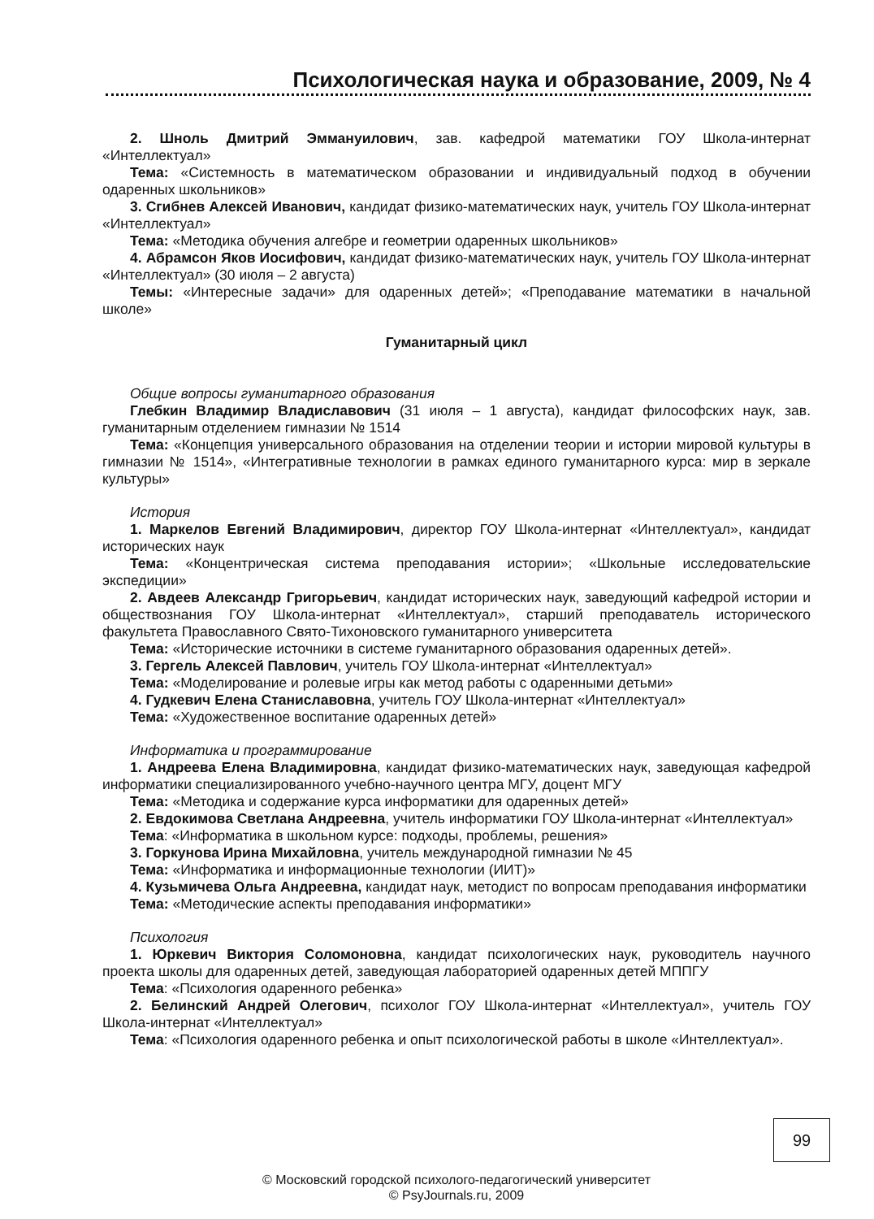Психологическая наука и образование, 2009, № 4
2. Шноль Дмитрий Эммануилович, зав. кафедрой математики ГОУ Школа-интернат «Интеллектуал»
Тема: «Системность в математическом образовании и индивидуальный подход в обучении одаренных школьников»
3. Сгибнев Алексей Иванович, кандидат физико-математических наук, учитель ГОУ Школа-интернат «Интеллектуал»
Тема: «Методика обучения алгебре и геометрии одаренных школьников»
4. Абрамсон Яков Иосифович, кандидат физико-математических наук, учитель ГОУ Школа-интернат «Интеллектуал» (30 июля – 2 августа)
Темы: «Интересные задачи» для одаренных детей»; «Преподавание математики в начальной школе»
Гуманитарный цикл
Общие вопросы гуманитарного образования
Глебкин Владимир Владиславович (31 июля – 1 августа), кандидат философских наук, зав. гуманитарным отделением гимназии № 1514
Тема: «Концепция универсального образования на отделении теории и истории мировой культуры в гимназии № 1514», «Интегративные технологии в рамках единого гуманитарного курса: мир в зеркале культуры»
История
1. Маркелов Евгений Владимирович, директор ГОУ Школа-интернат «Интеллектуал», кандидат исторических наук
Тема: «Концентрическая система преподавания истории»; «Школьные исследовательские экспедиции»
2. Авдеев Александр Григорьевич, кандидат исторических наук, заведующий кафедрой истории и обществознания ГОУ Школа-интернат «Интеллектуал», старший преподаватель исторического факультета Православного Свято-Тихоновского гуманитарного университета
Тема: «Исторические источники в системе гуманитарного образования одаренных детей».
3. Гергель Алексей Павлович, учитель ГОУ Школа-интернат «Интеллектуал»
Тема: «Моделирование и ролевые игры как метод работы с одаренными детьми»
4. Гудкевич Елена Станиславовна, учитель ГОУ Школа-интернат «Интеллектуал»
Тема: «Художественное воспитание одаренных детей»
Информатика и программирование
1. Андреева Елена Владимировна, кандидат физико-математических наук, заведующая кафедрой информатики специализированного учебно-научного центра МГУ, доцент МГУ
Тема: «Методика и содержание курса информатики для одаренных детей»
2. Евдокимова Светлана Андреевна, учитель информатики ГОУ Школа-интернат «Интеллектуал»
Тема: «Информатика в школьном курсе: подходы, проблемы, решения»
3. Горкунова Ирина Михайловна, учитель международной гимназии № 45
Тема: «Информатика и информационные технологии (ИИТ)»
4. Кузьмичева Ольга Андреевна, кандидат наук, методист по вопросам преподавания информатики
Тема: «Методические аспекты преподавания информатики»
Психология
1. Юркевич Виктория Соломоновна, кандидат психологических наук, руководитель научного проекта школы для одаренных детей, заведующая лабораторией одаренных детей МППГУ
Тема: «Психология одаренного ребенка»
2. Белинский Андрей Олегович, психолог ГОУ Школа-интернат «Интеллектуал», учитель ГОУ Школа-интернат «Интеллектуал»
Тема: «Психология одаренного ребенка и опыт психологической работы в школе «Интеллектуал».
99
© Московский городской психолого-педагогический университет
© PsyJournals.ru, 2009